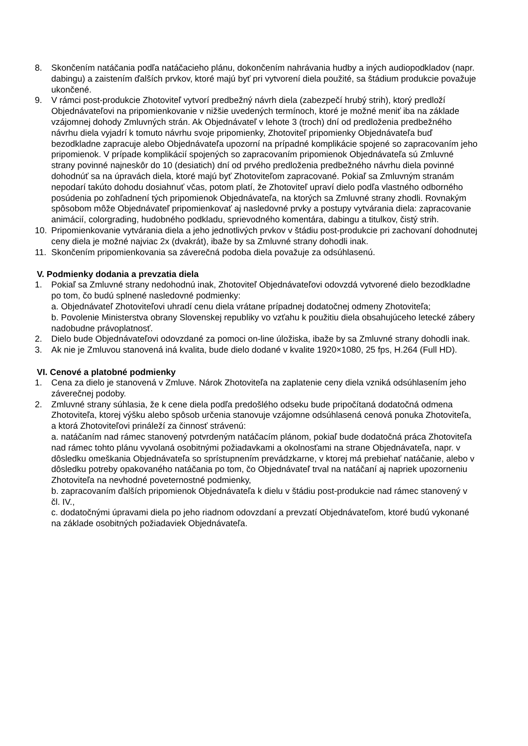8. Skončením natáčania podľa natáčacieho plánu, dokončením nahrávania hudby a iných audiopodkladov (napr. dabingu) a zaistením ďalších prvkov, ktoré majú byť pri vytvorení diela použité, sa štádium produkcie považuje ukončené.
9. V rámci post-produkcie Zhotoviteľ vytvorí predbežný návrh diela (zabezpečí hrubý strih), ktorý predloží Objednávateľovi na pripomienkovanie v nižšie uvedených termínoch, ktoré je možné meniť iba na základe vzájomnej dohody Zmluvných strán. Ak Objednávateľ v lehote 3 (troch) dní od predloženia predbežného návrhu diela vyjadrí k tomuto návrhu svoje pripomienky, Zhotoviteľ pripomienky Objednávateľa buď bezodkladne zapracuje alebo Objednávateľa upozorní na prípadné komplikácie spojené so zapracovaním jeho pripomienok. V prípade komplikácií spojených so zapracovaním pripomienok Objednávateľa sú Zmluvné strany povinné najneskôr do 10 (desiatich) dní od prvého predloženia predbežného návrhu diela povinné dohodnúť sa na úpravách diela, ktoré majú byť Zhotoviteľom zapracované. Pokiaľ sa Zmluvným stranám nepodarí takúto dohodu dosiahnuť včas, potom platí, že Zhotoviteľ upraví dielo podľa vlastného odborného posúdenia po zohľadnení tých pripomienok Objednávateľa, na ktorých sa Zmluvné strany zhodli. Rovnakým spôsobom môže Objednávateľ pripomienkovať aj nasledovné prvky a postupy vytvárania diela: zapracovanie animácií, colorgrading, hudobného podkladu, sprievodného komentára, dabingu a titulkov, čistý strih.
10. Pripomienkovanie vytvárania diela a jeho jednotlivých prvkov v štádiu post-produkcie pri zachovaní dohodnutej ceny diela je možné najviac 2x (dvakrát), ibaže by sa Zmluvné strany dohodli inak.
11. Skončením pripomienkovania sa záverečná podoba diela považuje za odsúhlasenú.
V. Podmienky dodania a prevzatia diela
1. Pokiaľ sa Zmluvné strany nedohodnú inak, Zhotoviteľ Objednávateľovi odovzdá vytvorené dielo bezodkladne po tom, čo budú splnené nasledovné podmienky:
a. Objednávateľ Zhotoviteľovi uhradí cenu diela vrátane prípadnej dodatočnej odmeny Zhotoviteľa;
b. Povolenie Ministerstva obrany Slovenskej republiky vo vzťahu k použitiu diela obsahujúceho letecké zábery nadobudne právoplatnosť.
2. Dielo bude Objednávateľovi odovzdané za pomoci on-line úložiska, ibaže by sa Zmluvné strany dohodli inak.
3. Ak nie je Zmluvou stanovená iná kvalita, bude dielo dodané v kvalite 1920×1080, 25 fps, H.264 (Full HD).
VI. Cenové a platobné podmienky
1. Cena za dielo je stanovená v Zmluve. Nárok Zhotoviteľa na zaplatenie ceny diela vzniká odsúhlasením jeho záverečnej podoby.
2. Zmluvné strany súhlasia, že k cene diela podľa predošlého odseku bude pripočítaná dodatočná odmena Zhotoviteľa, ktorej výšku alebo spôsob určenia stanovuje vzájomne odsúhlasená cenová ponuka Zhotoviteľa, a ktorá Zhotoviteľovi prináleží za činnosť strávenú:
a. natáčaním nad rámec stanovený potvrdeným natáčacím plánom, pokiaľ bude dodatočná práca Zhotoviteľa nad rámec tohto plánu vyvolaná osobitnými požiadavkami a okolnosťami na strane Objednávateľa, napr. v dôsledku omeškania Objednávateľa so sprístupnením prevádzkarne, v ktorej má prebiehať natáčanie, alebo v dôsledku potreby opakovaného natáčania po tom, čo Objednávateľ trval na natáčaní aj napriek upozorneniu Zhotoviteľa na nevhodné poveternostné podmienky,
b. zapracovaním ďalších pripomienok Objednávateľa k dielu v štádiu post-produkcie nad rámec stanovený v čl. IV.,
c. dodatočnými úpravami diela po jeho riadnom odovzdaní a prevzatí Objednávateľom, ktoré budú vykonané na základe osobitných požiadaviek Objednávateľa.